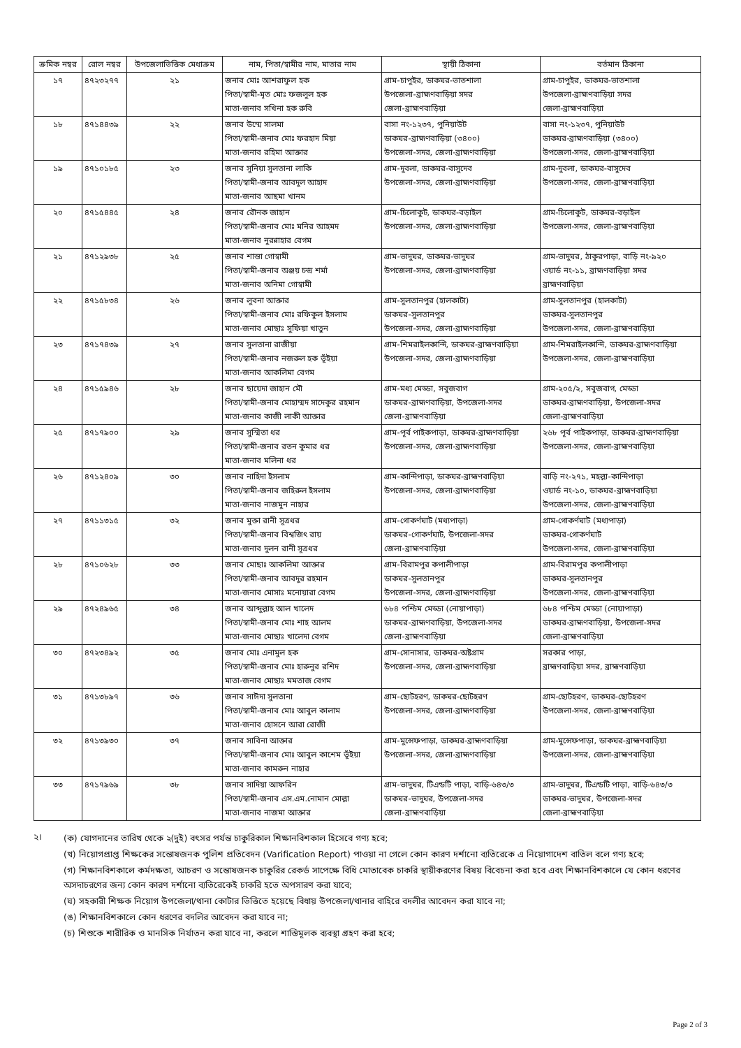| ক্রমিক নম্বর | রোল নম্বর | উপজেলাভিত্তিক মেধাক্রম | নাম, পিতা/স্বামীর নাম, মাতার নাম | স্থায়ী ঠিকানা | বর্তমান ঠিকানা |
| --- | --- | --- | --- | --- | --- |
| ১৭ | ৪৭২৩২৭৭ | ২১ | জনাব মোঃ আশরাফুল হক পিতা/স্বামী-মৃত মোঃ ফজলুল হক মাতা-জনাব সখিনা হক রুবি | গ্রাম-চাপুইর, ডাকঘর-ভাতশালা উপজেলা-ব্রাহ্মণবাড়িয়া সদর জেলা-ব্রাহ্মণবাড়িয়া | গ্রাম-চাপুইর, ডাকঘর-ভাতশালা উপজেলা-ব্রাহ্মণবাড়িয়া সদর জেলা-ব্রাহ্মণবাড়িয়া |
| ১৮ | ৪৭১৪৪৩৯ | ২২ | জনাব উম্মে সালমা পিতা/স্বামী-জনাব মোঃ ফরহাদ মিয়া মাতা-জনাব রহিমা আক্তার | বাসা নং-১২৩৭, পুনিয়াউট ডাকঘর-ব্রাহ্মণবাড়িয়া (৩৪০০) উপজেলা-সদর, জেলা-ব্রাহ্মণবাড়িয়া | বাসা নং-১২৩৭, পুনিয়াউট ডাকঘর-ব্রাহ্মণবাড়িয়া (৩৪০০) উপজেলা-সদর, জেলা-ব্রাহ্মণবাড়িয়া |
| ১৯ | ৪৭১০১৮৫ | ২৩ | জনাব সুনিয়া সুলতানা লাকি পিতা/স্বামী-জনাব আবদুল আহাদ মাতা-জনাব আছমা খানম | গ্রাম-দুবলা, ডাকঘর-বাসুদেব উপজেলা-সদর, জেলা-ব্রাহ্মণবাড়িয়া | গ্রাম-দুবলা, ডাকঘর-বাসুদেব উপজেলা-সদর, জেলা-ব্রাহ্মণবাড়িয়া |
| ২০ | ৪৭১৫৪৪৫ | ২৪ | জনাব রৌনক জাহান পিতা/স্বামী-জনাব মোঃ মনির আহমদ মাতা-জনাব নুরন্নাহার বেগম | গ্রাম-চিলোকুট, ডাকঘর-বড়াইল উপজেলা-সদর, জেলা-ব্রাহ্মণবাড়িয়া | গ্রাম-চিলোকুট, ডাকঘর-বড়াইল উপজেলা-সদর, জেলা-ব্রাহ্মণবাড়িয়া |
| ২১ | ৪৭১২৯৩৮ | ২৫ | জনাব শান্তা গোস্বামী পিতা/স্বামী-জনাব অঞ্জয় চন্দ্র শর্মা মাতা-জনাব অনিমা গোস্বামী | গ্রাম-ভাদুঘর, ডাকঘর-ভাদুঘর উপজেলা-সদর, জেলা-ব্রাহ্মণবাড়িয়া | গ্রাম-ভাদুঘর, ঠাকুরপাড়া, বাড়ি নং-৯২০ ওয়ার্ড নং-১১, ব্রাহ্মণবাড়িয়া সদর ব্রাহ্মণবাড়িয়া |
| ২২ | ৪৭১৫৮৩৪ | ২৬ | জনাব লুবনা আক্তার পিতা/স্বামী-জনাব মোঃ রফিকুল ইসলাম মাতা-জনাব মোছাঃ সুফিয়া খাতুন | গ্রাম-সুলতানপুর (হালকাটা) ডাকঘর-সুলতানপুর উপজেলা-সদর, জেলা-ব্রাহ্মণবাড়িয়া | গ্রাম-সুলতানপুর (হালকাটা) ডাকঘর-সুলতানপুর উপজেলা-সদর, জেলা-ব্রাহ্মণবাড়িয়া |
| ২৩ | ৪৭১৭৪৩৯ | ২৭ | জনাব সুলতানা রাজীয়া পিতা/স্বামী-জনাব নজরুল হক ভূঁইয়া মাতা-জনাব আকলিমা বেগম | গ্রাম-শিমরাইলকান্দি, ডাকঘর-ব্রাহ্মণবাড়িয়া উপজেলা-সদর, জেলা-ব্রাহ্মণবাড়িয়া | গ্রাম-শিমরাইলকান্দি, ডাকঘর-ব্রাহ্মণবাড়িয়া উপজেলা-সদর, জেলা-ব্রাহ্মণবাড়িয়া |
| ২৪ | ৪৭১৫৯৪৬ | ২৮ | জনাব ছায়েদা জাহান মৌ পিতা/স্বামী-জনাব মোহাম্মদ সাদেকুর রহমান মাতা-জনাব কাজী লাকী আক্তার | গ্রাম-মধ্য মেড্ডা, সবুজবাগ ডাকঘর-ব্রাহ্মণবাড়িয়া, উপজেলা-সদর জেলা-ব্রাহ্মণবাড়িয়া | গ্রাম-২০৫/২, সবুজবাগ, মেড্ডা ডাকঘর-ব্রাহ্মণবাড়িয়া, উপজেলা-সদর জেলা-ব্রাহ্মণবাড়িয়া |
| ২৫ | ৪৭১৭৯০০ | ২৯ | জনাব সুস্মিতা ধর পিতা/স্বামী-জনাব রতন কুমার ধর মাতা-জনাব মলিনা ধর | গ্রাম-পূর্ব পাইকপাড়া, ডাকঘর-ব্রাহ্মণবাড়িয়া উপজেলা-সদর, জেলা-ব্রাহ্মণবাড়িয়া | ২৬৮ পূর্ব পাইকপাড়া, ডাকঘর-ব্রাহ্মণবাড়িয়া উপজেলা-সদর, জেলা-ব্রাহ্মণবাড়িয়া |
| ২৬ | ৪৭১২৪০৯ | ৩০ | জনাব নাহিদা ইসলাম পিতা/স্বামী-জনাব জহিরুল ইসলাম মাতা-জনাব নাজমুন নাহার | গ্রাম-কান্দিপাড়া, ডাকঘর-ব্রাহ্মণবাড়িয়া উপজেলা-সদর, জেলা-ব্রাহ্মণবাড়িয়া | বাড়ি নং-২৭১, মহল্লা-কান্দিপাড়া ওয়ার্ড নং-১০, ডাকঘর-ব্রাহ্মণবাড়িয়া উপজেলা-সদর, জেলা-ব্রাহ্মণবাড়িয়া |
| ২৭ | ৪৭১১৩১৫ | ৩২ | জনাব মুক্তা রানী সূত্রধর পিতা/স্বামী-জনাব বিশ্বজিৎ রায় মাতা-জনাব দুলন রানী সূত্রধর | গ্রাম-গোকর্ণঘাট (মধ্যপাড়া) ডাকঘর-গোকর্ণঘাট, উপজেলা-সদর জেলা-ব্রাহ্মণবাড়িয়া | গ্রাম-গোকর্ণঘাট (মধ্যপাড়া) ডাকঘর-গোকর্ণঘাট উপজেলা-সদর, জেলা-ব্রাহ্মণবাড়িয়া |
| ২৮ | ৪৭১০৬২৮ | ৩৩ | জনাব মোছাঃ আকলিমা আক্তার পিতা/স্বামী-জনাব আবদুর রহমান মাতা-জনাব মোসাঃ মনোয়ারা বেগম | গ্রাম-বিরামপুর কপালীপাড়া ডাকঘর-সুলতানপুর উপজেলা-সদর, জেলা-ব্রাহ্মণবাড়িয়া | গ্রাম-বিরামপুর কপালীপাড়া ডাকঘর-সুলতানপুর উপজেলা-সদর, জেলা-ব্রাহ্মণবাড়িয়া |
| ২৯ | ৪৭২৪৯৬৫ | ৩৪ | জনাব আব্দুল্লাহ আল খালেদ পিতা/স্বামী-জনাব মোঃ শাহ আলম মাতা-জনাব মোছাঃ খালেদা বেগম | ৬৮৪ পশ্চিম মেড্ডা (নোয়াপাড়া) ডাকঘর-ব্রাহ্মণবাড়িয়া, উপজেলা-সদর জেলা-ব্রাহ্মণবাড়িয়া | ৬৮৪ পশ্চিম মেড্ডা (নোয়াপাড়া) ডাকঘর-ব্রাহ্মণবাড়িয়া, উপজেলা-সদর জেলা-ব্রাহ্মণবাড়িয়া |
| ৩০ | ৪৭২৩৪৯২ | ৩৫ | জনাব মোঃ এনামুল হক পিতা/স্বামী-জনাব মোঃ হারুনুর রশিদ মাতা-জনাব মোছাঃ মমতাজ বেগম | গ্রাম-সোনাসার, ডাকঘর-অষ্টগ্রাম উপজেলা-সদর, জেলা-ব্রাহ্মণবাড়িয়া | সরকার পাড়া, ব্রাহ্মণবাড়িয়া সদর, ব্রাহ্মণবাড়িয়া |
| ৩১ | ৪৭১৩৮৯৭ | ৩৬ | জনাব সাঈদা সুলতানা পিতা/স্বামী-জনাব মোঃ আবুল কালাম মাতা-জনাব হোসনে আরা রোজী | গ্রাম-ছোটহরণ, ডাকঘর-ছোটহরণ উপজেলা-সদর, জেলা-ব্রাহ্মণবাড়িয়া | গ্রাম-ছোটহরণ, ডাকঘর-ছোটহরণ উপজেলা-সদর, জেলা-ব্রাহ্মণবাড়িয়া |
| ৩২ | ৪৭১৩৯৩০ | ৩৭ | জনাব সাবিনা আক্তার পিতা/স্বামী-জনাব মোঃ আবুল কাশেম ভূঁইয়া মাতা-জনাব কামরুন নাহার | গ্রাম-মুন্সেফপাড়া, ডাকঘর-ব্রাহ্মণবাড়িয়া উপজেলা-সদর, জেলা-ব্রাহ্মণবাড়িয়া | গ্রাম-মুন্সেফপাড়া, ডাকঘর-ব্রাহ্মণবাড়িয়া উপজেলা-সদর, জেলা-ব্রাহ্মণবাড়িয়া |
| ৩৩ | ৪৭১৭৯৬৯ | ৩৮ | জনাব সাদিয়া আফরিন পিতা/স্বামী-জনাব এস.এম.নোমান মোল্লা মাতা-জনাব নাজমা আক্তার | গ্রাম-ভাদুঘর, টিএন্ডটি পাড়া, বাড়ি-৬৪৩/৩ ডাকঘর-ভাদুঘর, উপজেলা-সদর জেলা-ব্রাহ্মণবাড়িয়া | গ্রাম-ভাদুঘর, টিএন্ডটি পাড়া, বাড়ি-৬৪৩/৩ ডাকঘর-ভাদুঘর, উপজেলা-সদর জেলা-ব্রাহ্মণবাড়িয়া |
২। (ক) যোগদানের তারিখ থেকে ২(দুই) বৎসর পর্যন্ত চাকুরিকাল শিক্ষানবিশকাল হিসেবে গণ্য হবে;
(খ) নিয়োগপ্রাপ্ত শিক্ষকের সন্তোষজনক পুলিশ প্রতিবেদন (Varification Report) পাওয়া না গেলে কোন কারণ দর্শানো ব্যতিরেকে এ নিয়োগাদেশ বাতিল বলে গণ্য হবে;
(গ) শিক্ষানবিশকালে কর্মদক্ষতা, আচরণ ও সন্তোষজনক চাকুরির রেকর্ড সাপেক্ষে বিধি মোতাবেক চাকরি স্থায়ীকরণের বিষয় বিবেচনা করা হবে এবং শিক্ষানবিশকালে যে কোন ধরণের অসদাচরণের জন্য কোন কারণ দর্শানো ব্যতিরেকেই চাকরি হতে অপসারণ করা যাবে;
(ঘ) সহকারী শিক্ষক নিয়োগ উপজেলা/থানা কোটার ভিত্তিতে হয়েছে বিধায় উপজেলা/থানার বাহিরে বদলীর আবেদন করা যাবে না;
(ঙ) শিক্ষানবিশকালে কোন ধরণের বদলির আবেদন করা যাবে না;
(চ) শিশুকে শারীরিক ও মানসিক নির্যাতন করা যাবে না, করলে শাস্তিমূলক ব্যবস্থা গ্রহণ করা হবে;
Page 2 of 3